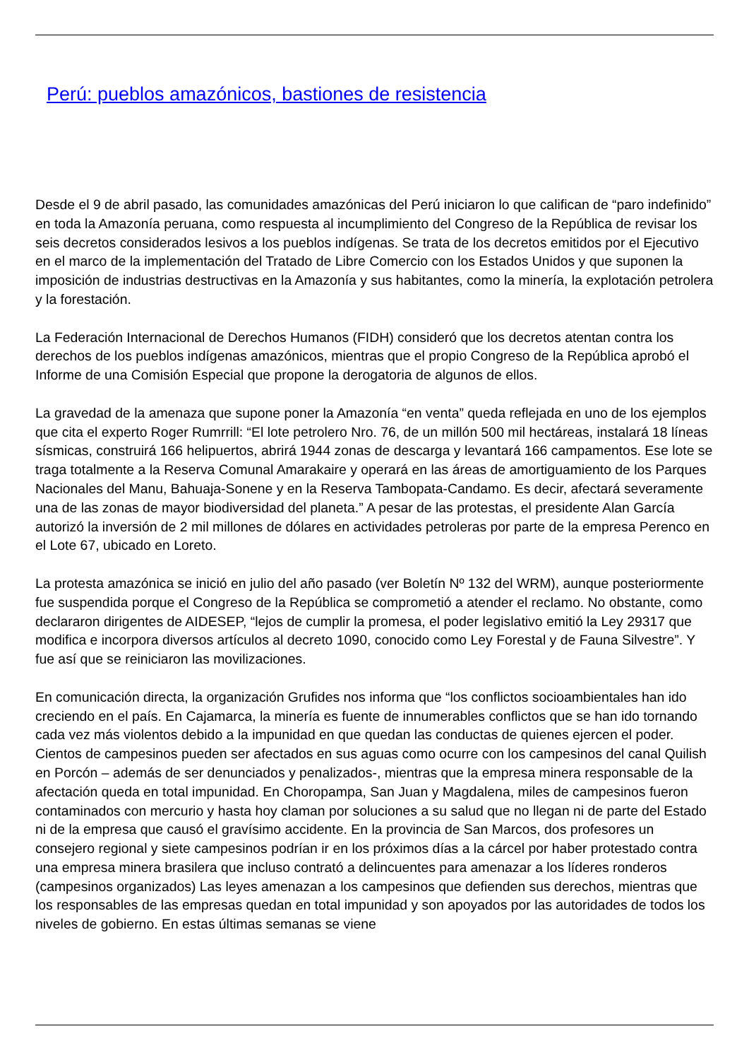Perú: pueblos amazónicos, bastiones de resistencia
Desde el 9 de abril pasado, las comunidades amazónicas del Perú iniciaron lo que califican de “paro indefinido” en toda la Amazonía peruana, como respuesta al incumplimiento del Congreso de la República de revisar los seis decretos considerados lesivos a los pueblos indígenas. Se trata de los decretos emitidos por el Ejecutivo en el marco de la implementación del Tratado de Libre Comercio con los Estados Unidos y que suponen la imposición de industrias destructivas en la Amazonía y sus habitantes, como la minería, la explotación petrolera y la forestación.
La Federación Internacional de Derechos Humanos (FIDH) consideró que los decretos atentan contra los derechos de los pueblos indígenas amazónicos, mientras que el propio Congreso de la República aprobó el Informe de una Comisión Especial que propone la derogatoria de algunos de ellos.
La gravedad de la amenaza que supone poner la Amazonía “en venta” queda reflejada en uno de los ejemplos que cita el experto Roger Rumrrill: “El lote petrolero Nro. 76, de un millón 500 mil hectáreas, instalará 18 líneas sísmicas, construirá 166 helipuertos, abrirá 1944 zonas de descarga y levantará 166 campamentos. Ese lote se traga totalmente a la Reserva Comunal Amarakaire y operará en las áreas de amortiguamiento de los Parques Nacionales del Manu, Bahuaja-Sonene y en la Reserva Tambopata-Candamo. Es decir, afectará severamente una de las zonas de mayor biodiversidad del planeta.” A pesar de las protestas, el presidente Alan García autorizó la inversión de 2 mil millones de dólares en actividades petroleras por parte de la empresa Perenco en el Lote 67, ubicado en Loreto.
La protesta amazónica se inició en julio del año pasado (ver Boletín Nº 132 del WRM), aunque posteriormente fue suspendida porque el Congreso de la República se comprometió a atender el reclamo. No obstante, como declararon dirigentes de AIDESEP, “lejos de cumplir la promesa, el poder legislativo emitió la Ley 29317 que modifica e incorpora diversos artículos al decreto 1090, conocido como Ley Forestal y de Fauna Silvestre”. Y fue así que se reiniciaron las movilizaciones.
En comunicación directa, la organización Grufides nos informa que “los conflictos socioambientales han ido creciendo en el país. En Cajamarca, la minería es fuente de innumerables conflictos que se han ido tornando cada vez más violentos debido a la impunidad en que quedan las conductas de quienes ejercen el poder. Cientos de campesinos pueden ser afectados en sus aguas como ocurre con los campesinos del canal Quilish en Porcón – además de ser denunciados y penalizados-, mientras que la empresa minera responsable de la afectación queda en total impunidad. En Choropampa, San Juan y Magdalena, miles de campesinos fueron contaminados con mercurio y hasta hoy claman por soluciones a su salud que no llegan ni de parte del Estado ni de la empresa que causó el gravísimo accidente. En la provincia de San Marcos, dos profesores un consejero regional y siete campesinos podrían ir en los próximos días a la cárcel por haber protestado contra una empresa minera brasilera que incluso contrató a delincuentes para amenazar a los líderes ronderos (campesinos organizados) Las leyes amenazan a los campesinos que defienden sus derechos, mientras que los responsables de las empresas quedan en total impunidad y son apoyados por las autoridades de todos los niveles de gobierno. En estas últimas semanas se viene